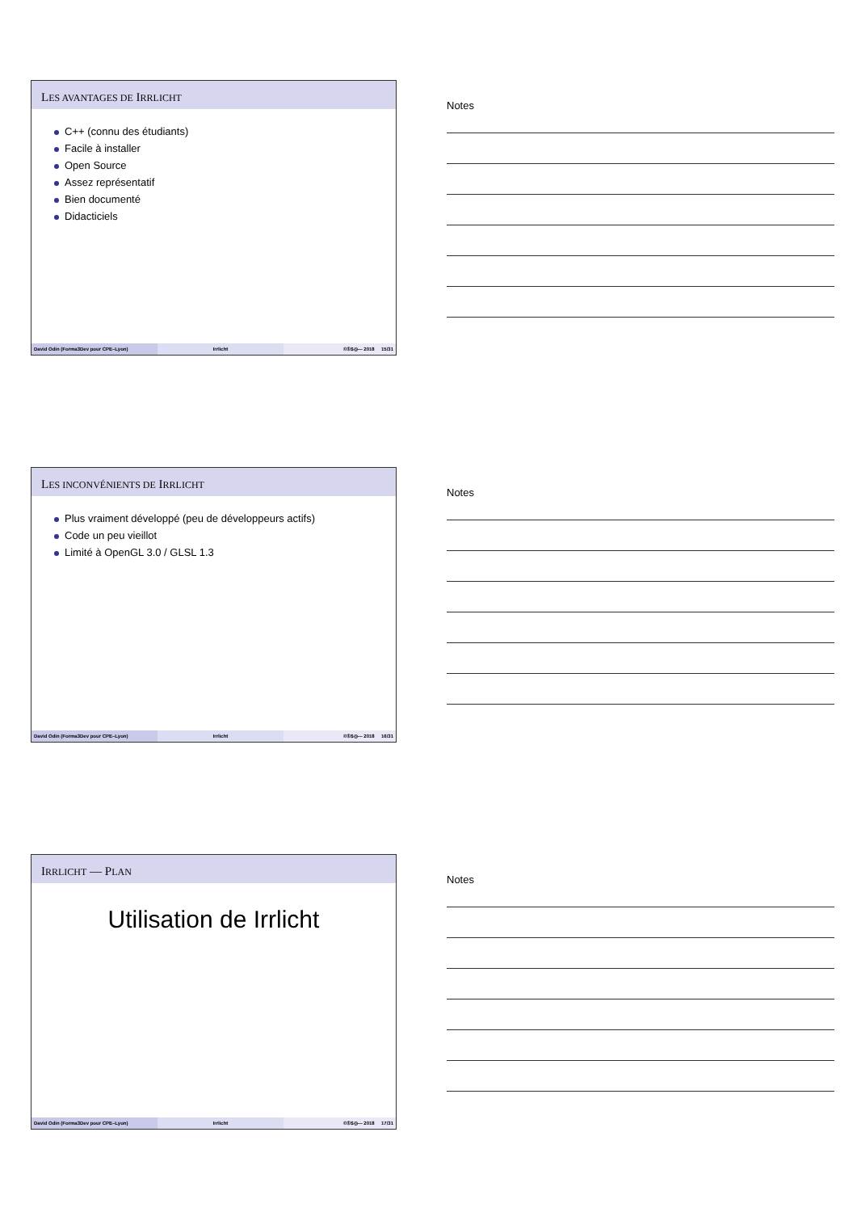LES AVANTAGES DE IRRLICHT
C++ (connu des étudiants)
Facile à installer
Open Source
Assez représentatif
Bien documenté
Didacticiels
David Odin (Forma3Dev pour CPE–Lyon) Irrlicht ©①$◎— 2018 15/31
Notes
LES INCONVÉNIENTS DE IRRLICHT
Plus vraiment développé (peu de développeurs actifs)
Code un peu vieillot
Limité à OpenGL 3.0 / GLSL 1.3
David Odin (Forma3Dev pour CPE–Lyon) Irrlicht ©①$◎— 2018 16/31
Notes
IRRLICHT — PLAN
Utilisation de Irrlicht
David Odin (Forma3Dev pour CPE–Lyon) Irrlicht ©①$◎— 2018 17/31
Notes